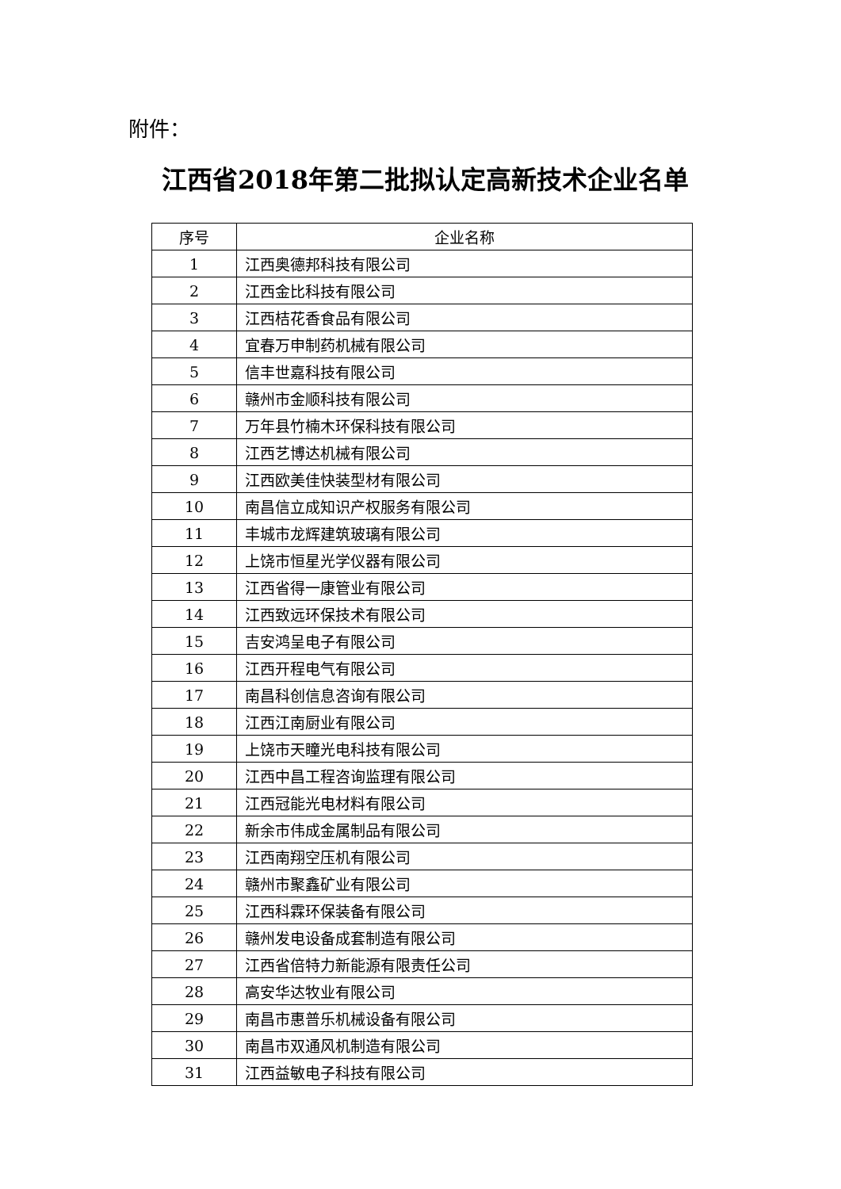附件：
江西省2018年第二批拟认定高新技术企业名单
| 序号 | 企业名称 |
| --- | --- |
| 1 | 江西奥德邦科技有限公司 |
| 2 | 江西金比科技有限公司 |
| 3 | 江西桔花香食品有限公司 |
| 4 | 宜春万申制药机械有限公司 |
| 5 | 信丰世嘉科技有限公司 |
| 6 | 赣州市金顺科技有限公司 |
| 7 | 万年县竹楠木环保科技有限公司 |
| 8 | 江西艺博达机械有限公司 |
| 9 | 江西欧美佳快装型材有限公司 |
| 10 | 南昌信立成知识产权服务有限公司 |
| 11 | 丰城市龙辉建筑玻璃有限公司 |
| 12 | 上饶市恒星光学仪器有限公司 |
| 13 | 江西省得一康管业有限公司 |
| 14 | 江西致远环保技术有限公司 |
| 15 | 吉安鸿呈电子有限公司 |
| 16 | 江西开程电气有限公司 |
| 17 | 南昌科创信息咨询有限公司 |
| 18 | 江西江南厨业有限公司 |
| 19 | 上饶市天瞳光电科技有限公司 |
| 20 | 江西中昌工程咨询监理有限公司 |
| 21 | 江西冠能光电材料有限公司 |
| 22 | 新余市伟成金属制品有限公司 |
| 23 | 江西南翔空压机有限公司 |
| 24 | 赣州市聚鑫矿业有限公司 |
| 25 | 江西科霖环保装备有限公司 |
| 26 | 赣州发电设备成套制造有限公司 |
| 27 | 江西省倍特力新能源有限责任公司 |
| 28 | 高安华达牧业有限公司 |
| 29 | 南昌市惠普乐机械设备有限公司 |
| 30 | 南昌市双通风机制造有限公司 |
| 31 | 江西益敏电子科技有限公司 |